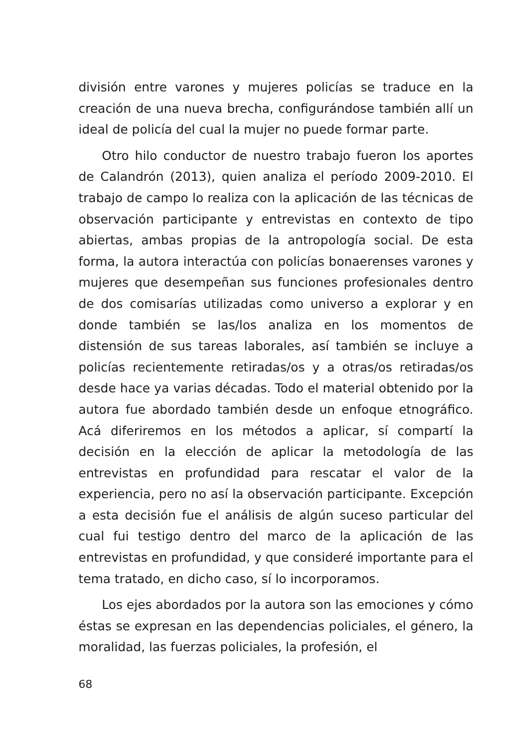división entre varones y mujeres policías se traduce en la creación de una nueva brecha, configurándose también allí un ideal de policía del cual la mujer no puede formar parte.
Otro hilo conductor de nuestro trabajo fueron los aportes de Calandrón (2013), quien analiza el período 2009-2010. El trabajo de campo lo realiza con la aplicación de las técnicas de observación participante y entrevistas en contexto de tipo abiertas, ambas propias de la antropología social. De esta forma, la autora interactúa con policías bonaerenses varones y mujeres que desempeñan sus funciones profesionales dentro de dos comisarías utilizadas como universo a explorar y en donde también se las/los analiza en los momentos de distensión de sus tareas laborales, así también se incluye a policías recientemente retiradas/os y a otras/os retiradas/os desde hace ya varias décadas. Todo el material obtenido por la autora fue abordado también desde un enfoque etnográfico. Acá diferiremos en los métodos a aplicar, sí compartí la decisión en la elección de aplicar la metodología de las entrevistas en profundidad para rescatar el valor de la experiencia, pero no así la observación participante. Excepción a esta decisión fue el análisis de algún suceso particular del cual fui testigo dentro del marco de la aplicación de las entrevistas en profundidad, y que consideré importante para el tema tratado, en dicho caso, sí lo incorporamos.
Los ejes abordados por la autora son las emociones y cómo éstas se expresan en las dependencias policiales, el género, la moralidad, las fuerzas policiales, la profesión, el
68